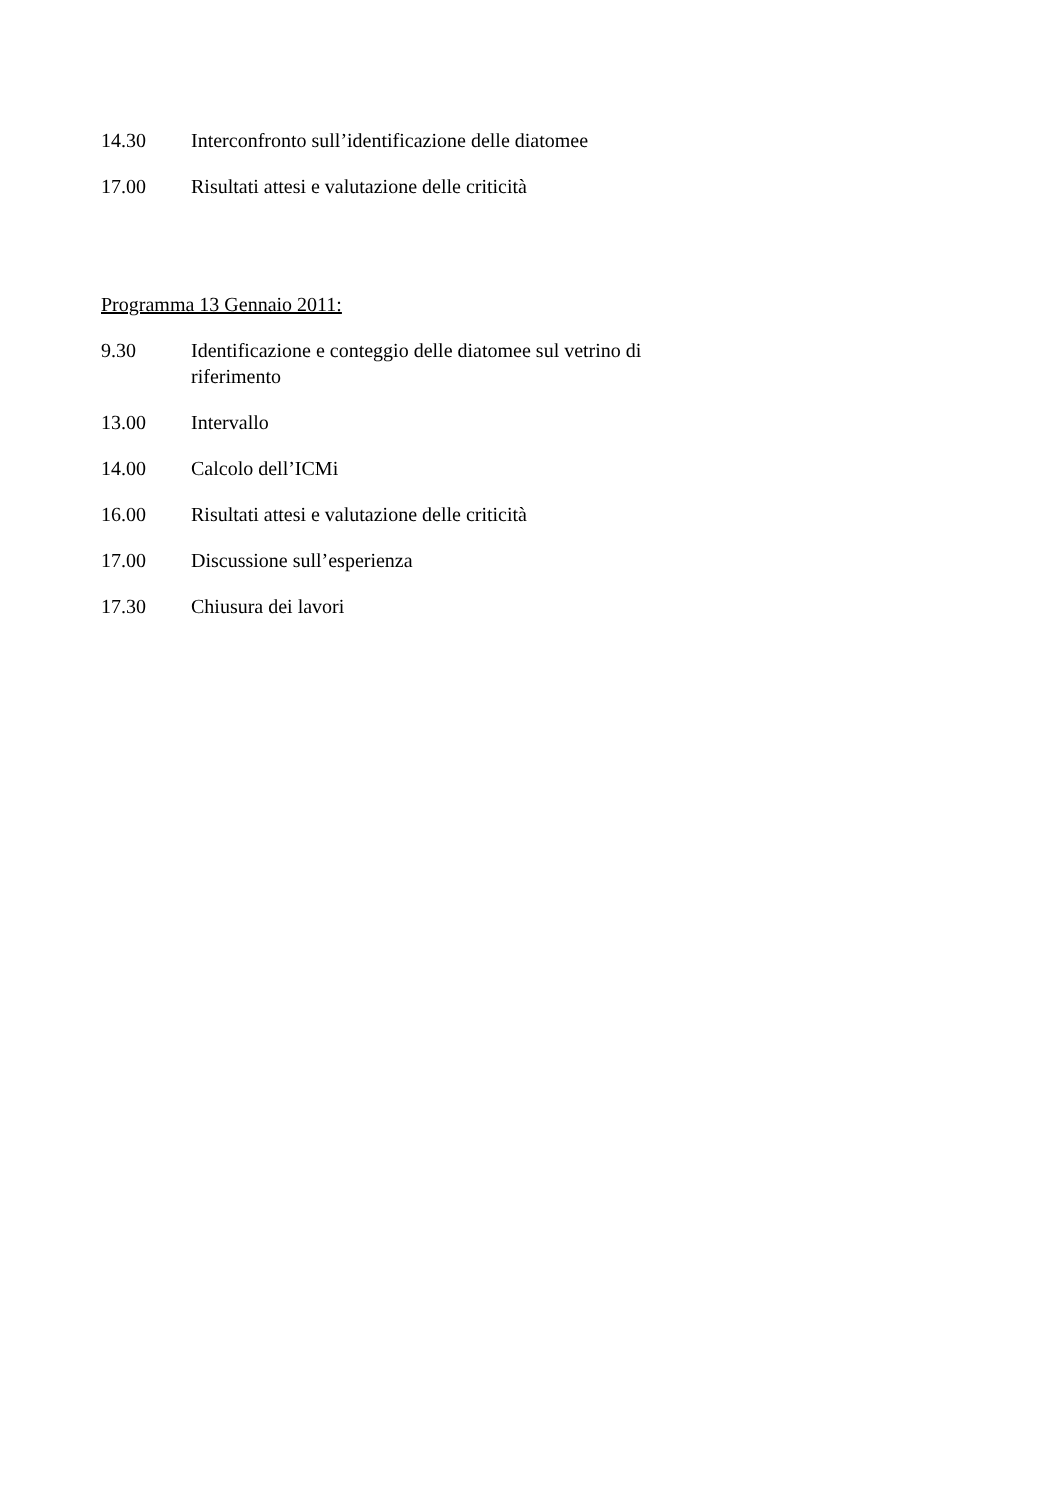14.30 Interconfronto sull’identificazione delle diatomee
17.00 Risultati attesi e valutazione delle criticità
Programma 13 Gennaio 2011:
9.30 Identificazione e conteggio delle diatomee sul vetrino di riferimento
13.00 Intervallo
14.00 Calcolo dell’ICMi
16.00 Risultati attesi e valutazione delle criticità
17.00 Discussione sull’esperienza
17.30 Chiusura dei lavori